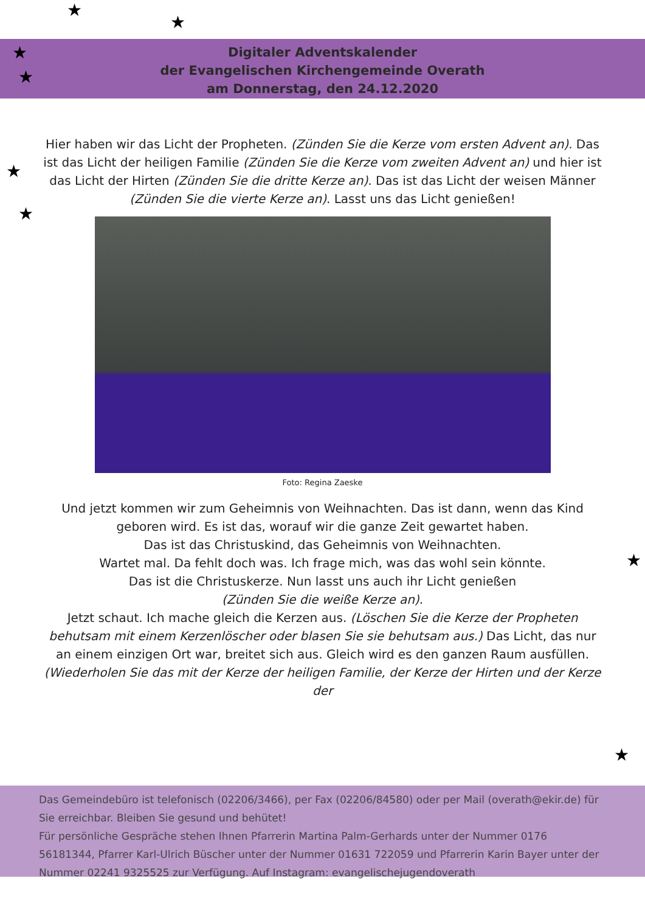★
★
★
★
★
★
★
★
★
Digitaler Adventskalender
der Evangelischen Kirchengemeinde Overath
am Donnerstag, den 24.12.2020
Hier haben wir das Licht der Propheten. (Zünden Sie die Kerze vom ersten Advent an). Das ist das Licht der heiligen Familie (Zünden Sie die Kerze vom zweiten Advent an) und hier ist das Licht der Hirten (Zünden Sie die dritte Kerze an). Das ist das Licht der weisen Männer (Zünden Sie die vierte Kerze an). Lasst uns das Licht genießen!
Foto: Regina Zaeske
Und jetzt kommen wir zum Geheimnis von Weihnachten. Das ist dann, wenn das Kind geboren wird. Es ist das, worauf wir die ganze Zeit gewartet haben.
Das ist das Christuskind, das Geheimnis von Weihnachten.
Wartet mal. Da fehlt doch was. Ich frage mich, was das wohl sein könnte.
Das ist die Christuskerze. Nun lasst uns auch ihr Licht genießen
(Zünden Sie die weiße Kerze an).
Jetzt schaut. Ich mache gleich die Kerzen aus. (Löschen Sie die Kerze der Propheten behutsam mit einem Kerzenlöscher oder blasen Sie sie behutsam aus.) Das Licht, das nur an einem einzigen Ort war, breitet sich aus. Gleich wird es den ganzen Raum ausfüllen. (Wiederholen Sie das mit der Kerze der heiligen Familie, der Kerze der Hirten und der Kerze der
Das Gemeindebüro ist telefonisch (02206/3466), per Fax (02206/84580) oder per Mail (overath@ekir.de) für Sie erreichbar. Bleiben Sie gesund und behütet!
Für persönliche Gespräche stehen Ihnen Pfarrerin Martina Palm-Gerhards unter der Nummer 0176 56181344, Pfarrer Karl-Ulrich Büscher unter der Nummer 01631 722059 und Pfarrerin Karin Bayer unter der Nummer 02241 9325525 zur Verfügung. Auf Instagram: evangelischejugendoverath